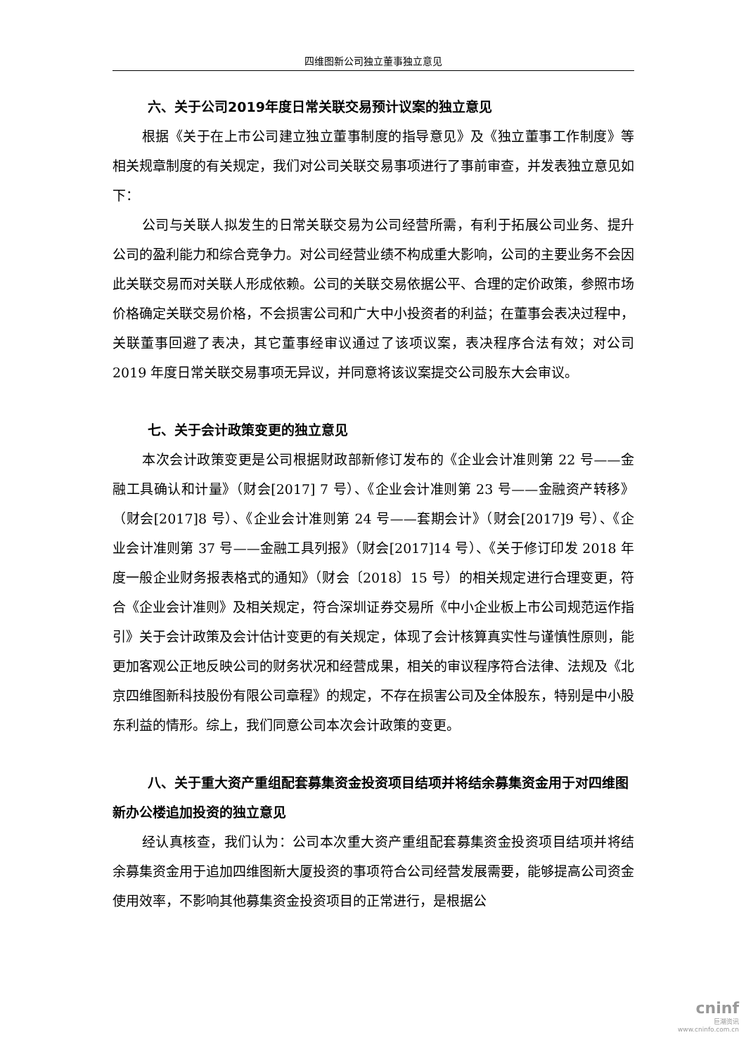四维图新公司独立董事独立意见
六、关于公司2019年度日常关联交易预计议案的独立意见
根据《关于在上市公司建立独立董事制度的指导意见》及《独立董事工作制度》等相关规章制度的有关规定，我们对公司关联交易事项进行了事前审查，并发表独立意见如下：
公司与关联人拟发生的日常关联交易为公司经营所需，有利于拓展公司业务、提升公司的盈利能力和综合竞争力。对公司经营业绩不构成重大影响，公司的主要业务不会因此关联交易而对关联人形成依赖。公司的关联交易依据公平、合理的定价政策，参照市场价格确定关联交易价格，不会损害公司和广大中小投资者的利益；在董事会表决过程中，关联董事回避了表决，其它董事经审议通过了该项议案，表决程序合法有效；对公司 2019 年度日常关联交易事项无异议，并同意将该议案提交公司股东大会审议。
七、关于会计政策变更的独立意见
本次会计政策变更是公司根据财政部新修订发布的《企业会计准则第 22 号——金融工具确认和计量》（财会[2017] 7 号）、《企业会计准则第 23 号——金融资产转移》（财会[2017]8 号）、《企业会计准则第 24 号——套期会计》（财会[2017]9 号）、《企业会计准则第 37 号——金融工具列报》（财会[2017]14 号）、《关于修订印发 2018 年度一般企业财务报表格式的通知》（财会〔2018〕15 号）的相关规定进行合理变更，符合《企业会计准则》及相关规定，符合深圳证券交易所《中小企业板上市公司规范运作指引》关于会计政策及会计估计变更的有关规定，体现了会计核算真实性与谨慎性原则，能更加客观公正地反映公司的财务状况和经营成果，相关的审议程序符合法律、法规及《北京四维图新科技股份有限公司章程》的规定，不存在损害公司及全体股东，特别是中小股东利益的情形。综上，我们同意公司本次会计政策的变更。
八、关于重大资产重组配套募集资金投资项目结项并将结余募集资金用于对四维图新办公楼追加投资的独立意见
经认真核查，我们认为：公司本次重大资产重组配套募集资金投资项目结项并将结余募集资金用于追加四维图新大厦投资的事项符合公司经营发展需要，能够提高公司资金使用效率，不影响其他募集资金投资项目的正常进行，是根据公
cninf
巨潮资讯
www.cninfo.com.cn